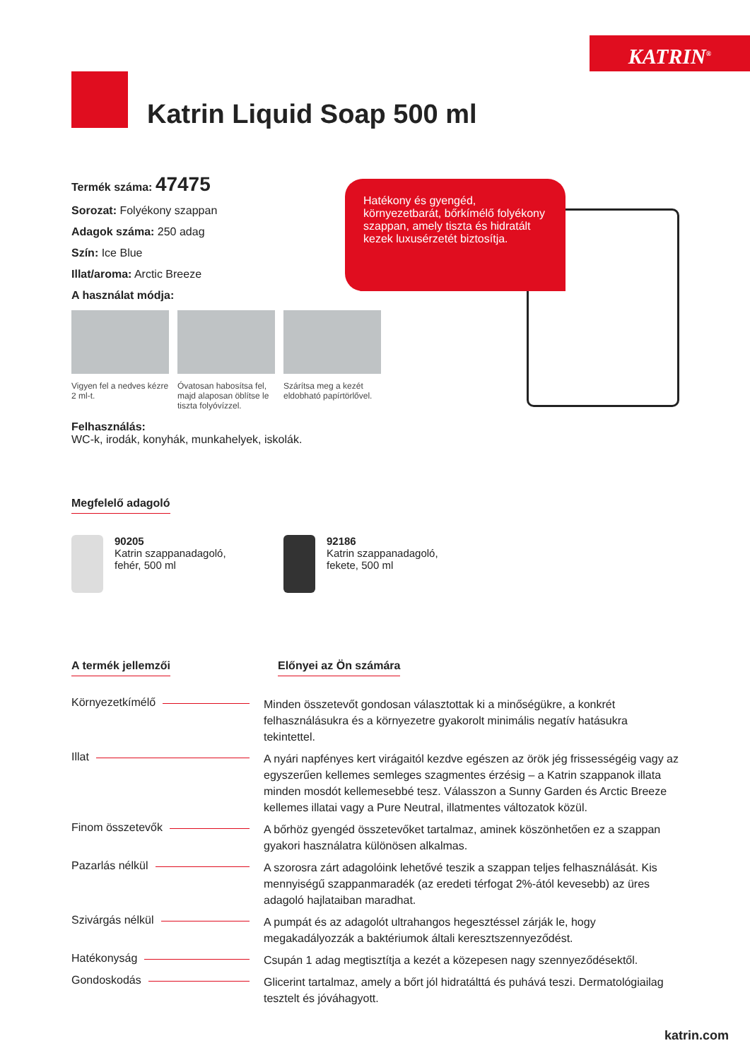KATRIN<sup>®</sup>
Katrin Liquid Soap 500 ml
Termék száma: 47475
Sorozat: Folyékony szappan
Adagok száma: 250 adag
Szín: Ice Blue
Illat/aroma: Arctic Breeze
A használat módja:
Vigyen fel a nedves kézre 2 ml-t.
Óvatosan habosítsa fel, majd alaposan öblítse le tiszta folyóvízzel.
Szárítsa meg a kezét eldobható papírtörlővel.
Felhasználás:
WC-k, irodák, konyhák, munkahelyek, iskolák.
Hatékony és gyengéd, környezetbarát, bőrkímélő folyékony szappan, amely tiszta és hidratált kezek luxusérzetét biztosítja.
Megfelelő adagoló
90205
Katrin szappanadagoló, fehér, 500 ml
92186
Katrin szappanadagoló, fekete, 500 ml
A termék jellemzői Előnyei az Ön számára
Környezetkímélő
Minden összetevőt gondosan választottak ki a minőségükre, a konkrét felhasználásukra és a környezetre gyakorolt minimális negatív hatásukra tekintettel.
Illat
A nyári napfényes kert virágaitól kezdve egészen az örök jég frissességéig vagy az egyszerűen kellemes semleges szagmentes érzésig – a Katrin szappanok illata minden mosdót kellemesebbé tesz. Válasszon a Sunny Garden és Arctic Breeze kellemes illatai vagy a Pure Neutral, illatmentes változatok közül.
Finom összetevők
A bőrhöz gyengéd összetevőket tartalmaz, aminek köszönhetően ez a szappan gyakori használatra különösen alkalmas.
Pazarlás nélkül
A szorosra zárt adagolóink lehetővé teszik a szappan teljes felhasználását. Kis mennyiségű szappanmaradék (az eredeti térfogat 2%-ától kevesebb) az üres adagoló hajlataiban maradhat.
Szivárgás nélkül
A pumpát és az adagolót ultrahangos hegesztéssel zárják le, hogy megakadályozzák a baktériumok általi keresztszennyeződést.
Hatékonyság
Csupán 1 adag megtisztítja a kezét a közepesen nagy szennyeződésektől.
Gondoskodás
Glicerint tartalmaz, amely a bőrt jól hidratálttá és puhává teszi. Dermatológiailag tesztelt és jóváhagyott.
katrin.com